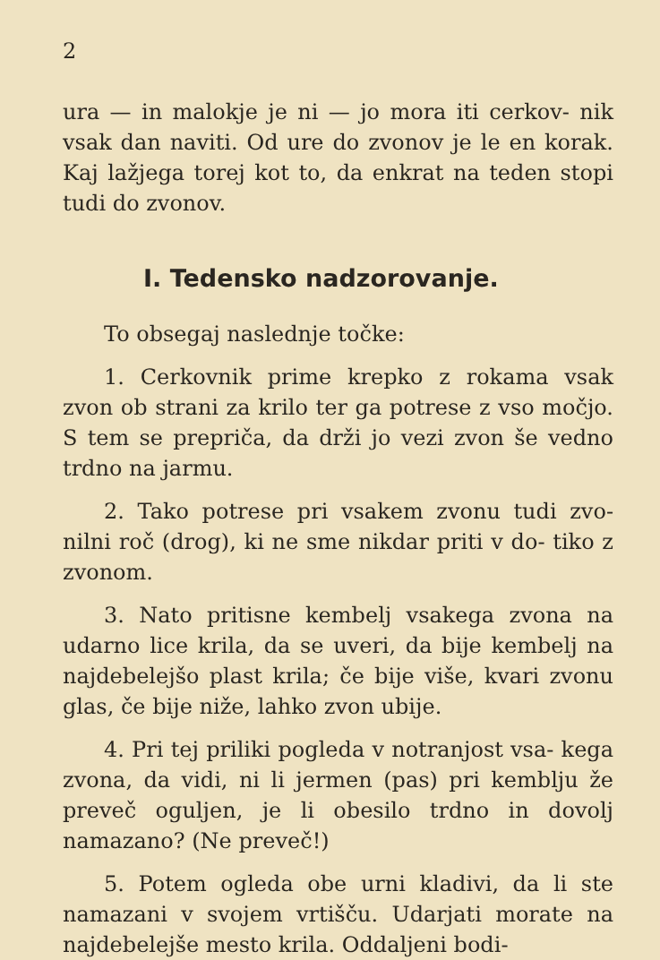2
ura — in malokje je ni — jo mora iti cerkov- nik vsak dan naviti. Od ure do zvonov je le en korak. Kaj lažjega torej kot to, da enkrat na teden stopi tudi do zvonov.
I. Tedensko nadzorovanje.
To obsegaj naslednje točke:
1. Cerkovnik prime krepko z rokama vsak zvon ob strani za krilo ter ga potrese z vso močjo. S tem se prepriča, da drži jo vezi zvon še vedno trdno na jarmu.
2. Tako potrese pri vsakem zvonu tudi zvo- nilni roč (drog), ki ne sme nikdar priti v do- tiko z zvonom.
3. Nato pritisne kembelj vsakega zvona na udarno lice krila, da se uveri, da bije kembelj na najdebelejšo plast krila; če bije više, kvari zvonu glas, če bije niže, lahko zvon ubije.
4. Pri tej priliki pogleda v notranjost vsa- kega zvona, da vidi, ni li jermen (pas) pri kemblju že preveč oguljen, je li obesilo trdno in dovolj namazano? (Ne preveč!)
5. Potem ogleda obe urni kladivi, da li ste namazani v svojem vrtišču. Udarjati morate na najdebelejše mesto krila. Oddaljeni bodi-